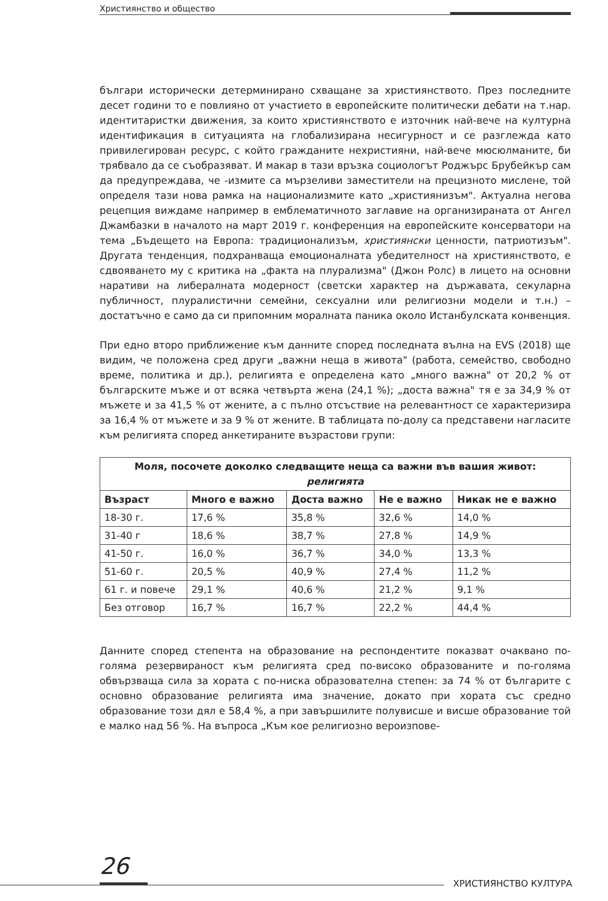Християнство и общество
българи исторически детерминирано схващане за християнството. През последните десет години то е повлияно от участието в европейските политически дебати на т.нар. идентитаристки движения, за които християнството е източник най-вече на културна идентификация в ситуацията на глобализирана несигурност и се разглежда като привилегирован ресурс, с който гражданите нехристияни, най-вече мюсюлманите, би трябвало да се съобразяват. И макар в тази връзка социологът Роджърс Брубейкър сам да предупреждава, че -измите са мързеливи заместители на прецизното мислене, той определя тази нова рамка на национализмите като „християнизъм". Актуална негова рецепция виждаме например в емблематичното заглавие на организираната от Ангел Джамбазки в началото на март 2019 г. конференция на европейските консерватори на тема „Бъдещето на Европа: традиционализъм, християнски ценности, патриотизъм". Другата тенденция, подхранваща емоционалната убедителност на християнството, е сдвояването му с критика на „факта на плурализма" (Джон Ролс) в лицето на основни наративи на либералната модерност (светски характер на държавата, секуларна публичност, плуралистични семейни, сексуални или религиозни модели и т.н.) – достатъчно е само да си припомним моралната паника около Истанбулската конвенция.
При едно второ приближение към данните според последната вълна на EVS (2018) ще видим, че положена сред други „важни неща в живота" (работа, семейство, свободно време, политика и др.), религията е определена като „много важна" от 20,2 % от българските мъже и от всяка четвърта жена (24,1 %); „доста важна" тя е за 34,9 % от мъжете и за 41,5 % от жените, а с пълно отсъствие на релевантност се характеризира за 16,4 % от мъжете и за 9 % от жените. В таблицата по-долу са представени нагласите към религията според анкетираните възрастови групи:
| Моля, посочете доколко следващите неща са важни във вашия живот: религията | | | | |
| --- | --- | --- | --- | --- |
| Възраст | Много е важно | Доста важно | Не е важно | Никак не е важно |
| 18-30 г. | 17,6 % | 35,8 % | 32,6 % | 14,0 % |
| 31-40 г | 18,6 % | 38,7 % | 27,8 % | 14,9 % |
| 41-50 г. | 16,0 % | 36,7 % | 34,0 % | 13,3 % |
| 51-60 г. | 20,5 % | 40,9 % | 27,4 % | 11,2 % |
| 61 г. и повече | 29,1 % | 40,6 % | 21,2 % | 9,1 % |
| Без отговор | 16,7 % | 16,7 % | 22,2 % | 44,4 % |
Данните според степента на образование на респондентите показват очаквано по-голяма резервираност към религията сред по-високо образованите и по-голяма обвързваща сила за хората с по-ниска образователна степен: за 74 % от българите с основно образование религията има значение, докато при хората със средно образование този дял е 58,4 %, а при завършилите полувисше и висше образование той е малко над 56 %. На въпроса „Към кое религиозно вероизпове-
26
ХРИСТИЯНСТВО КУЛТУРА